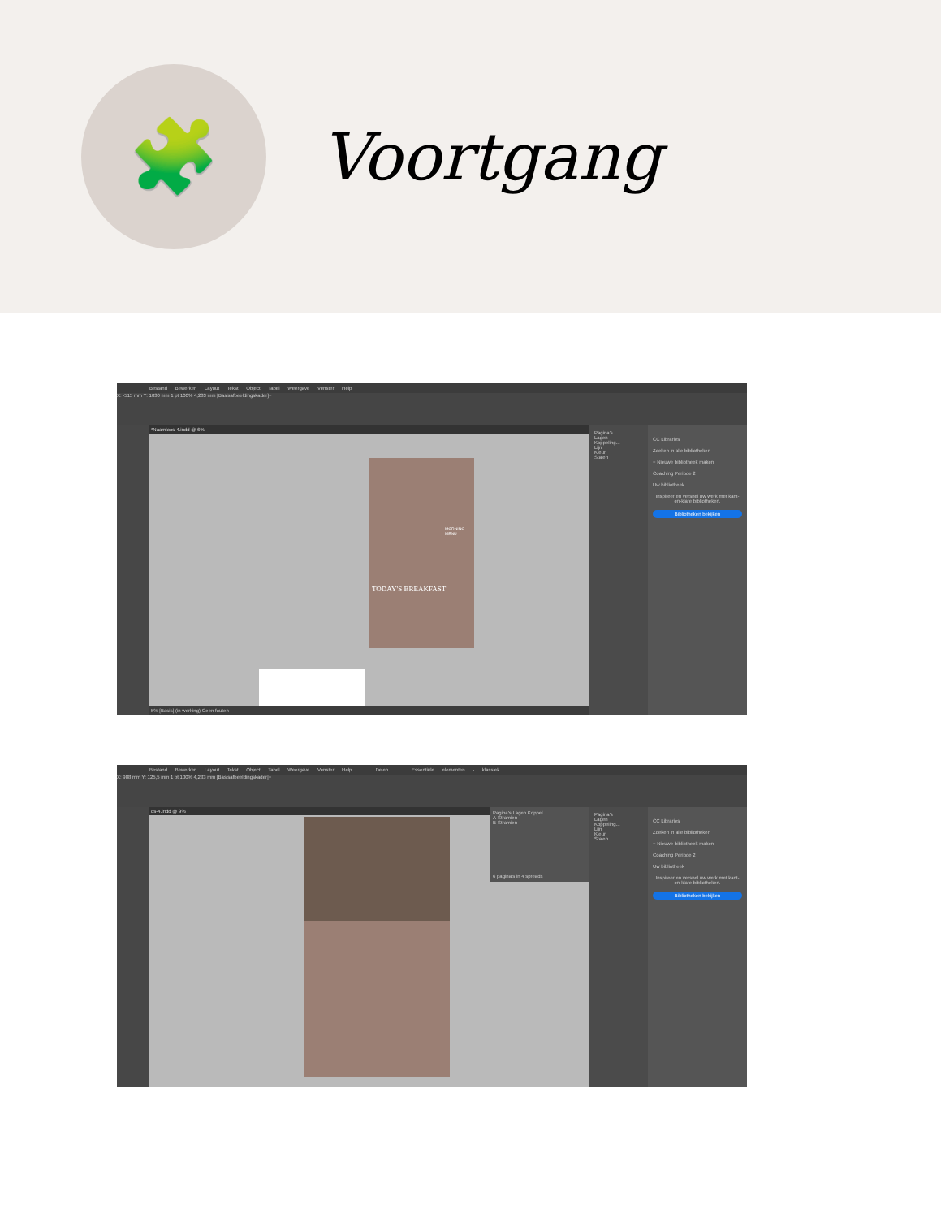🧩
Voortgang
Bestand Bewerken Layout Tekst Object Tabel Weergave Venster Help
X: -515 mm Y: 1030 mm 1 pt 100% 4,233 mm [Basisafbeeldingskader]+
*Naamloos-4.indd @ 6%
MORNING MENU
TODAY'S BREAKFAST
5% [Basis] (in werking) Geen fouten
Pagina's
Lagen
Koppeling...
Lijn
Kleur
Stalen
CC Libraries
Zoeken in alle bibliotheken
+ Nieuwe bibliotheek maken
Coaching Periode 2
Uw bibliotheek
Inspireer en versnel uw werk met kant-en-klare bibliotheken.
Bibliotheken bekijken
Bestand Bewerken Layout Tekst Object Tabel Weergave Venster Help Delen Essentiële elementen - klassiek
X: 988 mm Y: 125,5 mm 1 pt 100% 4,233 mm [Basisafbeeldingskader]+
os-4.indd @ 9%
Pagina's Lagen Koppel
A-Stramien
B-Stramien
6 pagina's in 4 spreads
Pagina's
Lagen
Koppeling...
Lijn
Kleur
Stalen
CC Libraries
Zoeken in alle bibliotheken
+ Nieuwe bibliotheek maken
Coaching Periode 2
Uw bibliotheek
Inspireer en versnel uw werk met kant-en-klare bibliotheken.
Bibliotheken bekijken